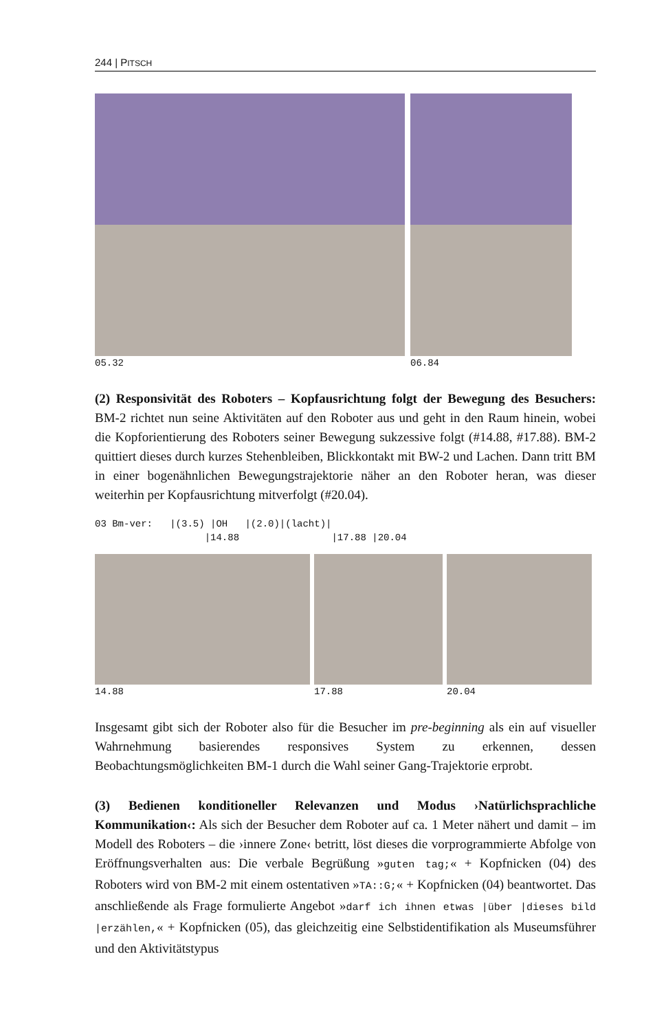244 | PITSCH
05.32 06.84
(2) Responsivität des Roboters – Kopfausrichtung folgt der Bewegung des Besuchers: BM-2 richtet nun seine Aktivitäten auf den Roboter aus und geht in den Raum hinein, wobei die Kopforientierung des Roboters seiner Bewegung sukzessive folgt (#14.88, #17.88). BM-2 quittiert dieses durch kurzes Stehenbleiben, Blickkontakt mit BW-2 und Lachen. Dann tritt BM in einer bogenähnlichen Bewegungstrajektorie näher an den Roboter heran, was dieser weiterhin per Kopfausrichtung mitverfolgt (#20.04).
03 Bm-ver: |(3.5) |OH |(2.0)|(lacht)| |14.88 |17.88 |20.04
14.88 17.88 20.04
Insgesamt gibt sich der Roboter also für die Besucher im pre-beginning als ein auf visueller Wahrnehmung basierendes responsives System zu erkennen, dessen Beobachtungsmöglichkeiten BM-1 durch die Wahl seiner Gang-Trajektorie erprobt.
(3) Bedienen konditioneller Relevanzen und Modus ›Natürlichsprachliche Kommunikation‹: Als sich der Besucher dem Roboter auf ca. 1 Meter nähert und damit – im Modell des Roboters – die ›innere Zone‹ betritt, löst dieses die vorprogrammierte Abfolge von Eröffnungsverhalten aus: Die verbale Begrüßung »guten tag;« + Kopfnicken (04) des Roboters wird von BM-2 mit einem ostentativen »TA::G;« + Kopfnicken (04) beantwortet. Das anschließende als Frage formulierte Angebot »darf ich ihnen etwas |über |dieses bild |erzählen,« + Kopfnicken (05), das gleichzeitig eine Selbstidentifikation als Museumsführer und den Aktivitätstypus